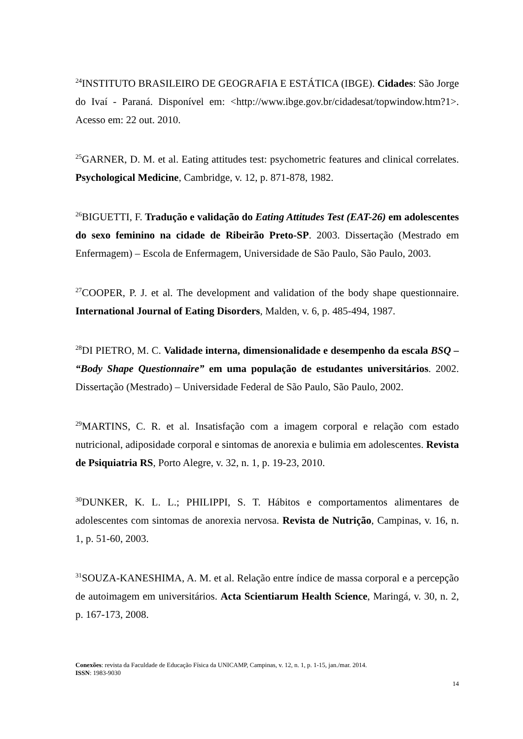<sup>24</sup> INSTITUTO BRASILEIRO DE GEOGRAFIA E ESTÁTICA (IBGE). Cidades: São Jorge do Ivaí - Paraná. Disponível em: <http://www.ibge.gov.br/cidadesat/topwindow.htm?1>. Acesso em: 22 out. 2010.
<sup>25</sup> GARNER, D. M. et al. Eating attitudes test: psychometric features and clinical correlates. Psychological Medicine, Cambridge, v. 12, p. 871-878, 1982.
<sup>26</sup>BIGUETTI, F. Tradução e validação do Eating Attitudes Test (EAT-26) em adolescentes do sexo feminino na cidade de Ribeirão Preto-SP. 2003. Dissertação (Mestrado em Enfermagem) – Escola de Enfermagem, Universidade de São Paulo, São Paulo, 2003.
<sup>27</sup>COOPER, P. J. et al. The development and validation of the body shape questionnaire. International Journal of Eating Disorders, Malden, v. 6, p. 485-494, 1987.
<sup>28</sup> DI PIETRO, M. C. Validade interna, dimensionalidade e desempenho da escala BSQ – “Body Shape Questionnaire” em uma população de estudantes universitários. 2002. Dissertação (Mestrado) – Universidade Federal de São Paulo, São Paulo, 2002.
<sup>29</sup> MARTINS, C. R. et al. Insatisfação com a imagem corporal e relação com estado nutricional, adiposidade corporal e sintomas de anorexia e bulimia em adolescentes. Revista de Psiquiatria RS, Porto Alegre, v. 32, n. 1, p. 19-23, 2010.
<sup>30</sup> DUNKER, K. L. L.; PHILIPPI, S. T. Hábitos e comportamentos alimentares de adolescentes com sintomas de anorexia nervosa. Revista de Nutrição, Campinas, v. 16, n. 1, p. 51-60, 2003.
<sup>31</sup>SOUZA-KANESHIMA, A. M. et al. Relação entre índice de massa corporal e a percepção de autoimagem em universitários. Acta Scientiarum Health Science, Maringá, v. 30, n. 2, p. 167-173, 2008.
Conexões: revista da Faculdade de Educação Física da UNICAMP, Campinas, v. 12, n. 1, p. 1-15, jan./mar. 2014.
ISSN: 1983-9030
14